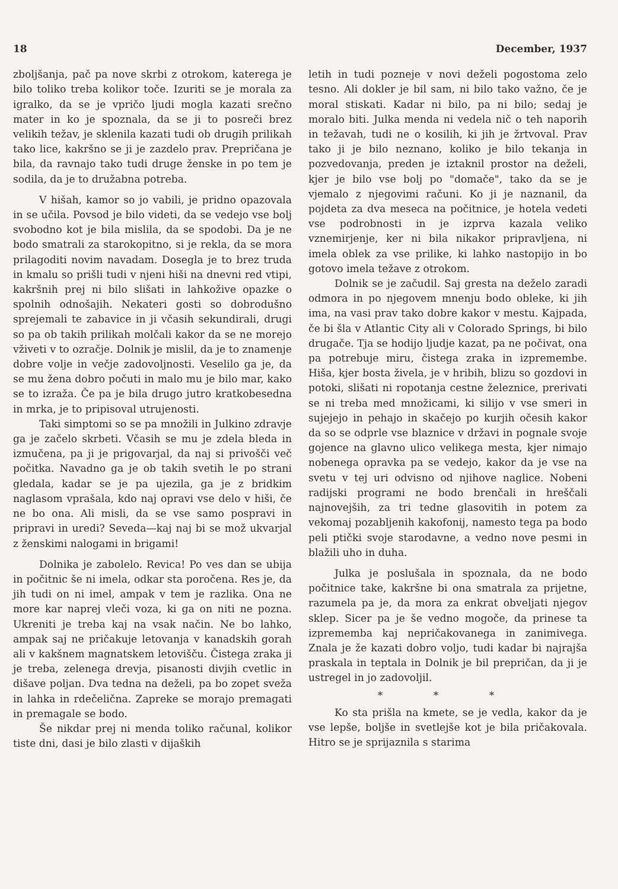18 December, 1937
zboljšanja, pač pa nove skrbi z otrokom, katerega je bilo toliko treba kolikor toče. Izuriti se je morala za igralko, da se je vpričo ljudi mogla kazati srečno mater in ko je spoznala, da se ji to posreči brez velikih težav, je sklenila kazati tudi ob drugih prilikah tako lice, kakršno se ji je zazdelo prav. Prepričana je bila, da ravnajo tako tudi druge ženske in po tem je sodila, da je to družabna potreba.
V hišah, kamor so jo vabili, je pridno opazovala in se učila. Povsod je bilo videti, da se vedejo vse bolj svobodno kot je bila mislila, da se spodobi. Da je ne bodo smatrali za starokopitno, si je rekla, da se mora prilagoditi novim navadam. Dosegla je to brez truda in kmalu so prišli tudi v njeni hiši na dnevni red vtipi, kakršnih prej ni bilo slišati in lahkoživе opazke o spolnih odnošajih. Nekateri gosti so dobrodušno sprejemali te zabavice in ji včasih sekundirali, drugi so pa ob takih prilikah molčali kakor da se ne morejo vživeti v to ozračje. Dolnik je mislil, da je to znamenje dobre volje in večje zadovoljnosti. Veselilo ga je, da se mu žena dobro počuti in malo mu je bilo mar, kako se to izraža. Če pa je bila drugo jutro kratkobesedna in mrka, je to pripisoval utrujenosti.
Taki simptomi so se pa množili in Julkino zdravje ga je začelo skrbeti. Včasih se mu je zdela bleda in izmučena, pa ji je prigovarjal, da naj si privošči več počitka. Navadno ga je ob takih svetih le po strani gledala, kadar se je pa ujezila, ga je z bridkim naglasom vprašala, kdo naj opravi vse delo v hiši, če ne bo ona. Ali misli, da se vse samo pospravi in pripravi in uredi? Seveda—kaj naj bi se mož ukvarjal z ženskimi nalogami in brigami!
Dolnika je zabolelo. Revica! Po ves dan se ubija in počitnic še ni imela, odkar sta poročena. Res je, da jih tudi on ni imel, ampak v tem je razlika. Ona ne more kar naprej vleči voza, ki ga on niti ne pozna. Ukreniti je treba kaj na vsak način. Ne bo lahko, ampak saj ne pričakuje letovanja v kanadskih gorah ali v kakšnem magnatskem letovišču. Čistega zraka ji je treba, zelenega drevja, pisanosti divjih cvetlic in dišave poljan. Dva tedna na deželi, pa bo zopet sveža in lahka in rdečelična. Zapreke se morajo premagati in premagale se bodo.
Še nikdar prej ni menda toliko računal, kolikor tiste dni, dasi je bilo zlasti v dijaških
letih in tudi pozneje v novi deželi pogostoma zelo tesno. Ali dokler je bil sam, ni bilo tako važno, če je moral stiskati. Kadar ni bilo, pa ni bilo; sedaj je moralo biti. Julka menda ni vedela nič o teh naporih in težavah, tudi ne o kosilih, ki jih je žrtvoval. Prav tako ji je bilo neznano, koliko je bilo tekanja in pozvedovanja, preden je iztaknil prostor na deželi, kjer je bilo vse bolj po "domače", tako da se je vjemalo z njegovimi računi. Ko ji je naznanil, da pojdeta za dva meseca na počitnice, je hotela vedeti vse podrobnosti in je izprva kazala veliko vznemirjenje, ker ni bila nikakor pripravljena, ni imela oblek za vse prilike, ki lahko nastopijo in bo gotovo imela težave z otrokom.
Dolnik se je začudil. Saj gresta na deželo zaradi odmora in po njegovem mnenju bodo obleke, ki jih ima, na vasi prav tako dobre kakor v mestu. Kajpada, če bi šla v Atlantic City ali v Colorado Springs, bi bilo drugače. Tja se hodijo ljudje kazat, pa ne počivat, ona pa potrebuje miru, čistega zraka in izpremembe. Hiša, kjer bosta živela, je v hribih, blizu so gozdovi in potoki, slišati ni ropotanja cestne železnice, prerivati se ni treba med množicami, ki silijo v vse smeri in sujejejo in pehajo in skačejo po kurjih očesih kakor da so se odprle vse blaznice v državi in pognale svoje gojence na glavno ulico velikega mesta, kjer nimajo nobenega opravka pa se vedejo, kakor da je vse na svetu v tej uri odvisno od njihove naglice. Nobeni radijski programi ne bodo brenčali in hreščali najnovejših, za tri tedne glasovitih in potem za vekomaj pozabljenih kakofonij, namesto tega pa bodo peli ptički svoje starodavne, a vedno nove pesmi in blažili uho in duha.
Julka je poslušala in spoznala, da ne bodo počitnice take, kakršne bi ona smatrala za prijetne, razumela pa je, da mora za enkrat obveljati njegov sklep. Sicer pa je še vedno mogoče, da prinese ta izprememba kaj nepričakovanega in zanimivega. Znala je že kazati dobro voljo, tudi kadar bi najrajša praskala in teptala in Dolnik je bil prepričan, da ji je ustregel in jo zadovoljil.
* * *
Ko sta prišla na kmete, se je vedla, kakor da je vse lepše, boljše in svetlejše kot je bila pričakovala. Hitro se je sprijaznila s starima